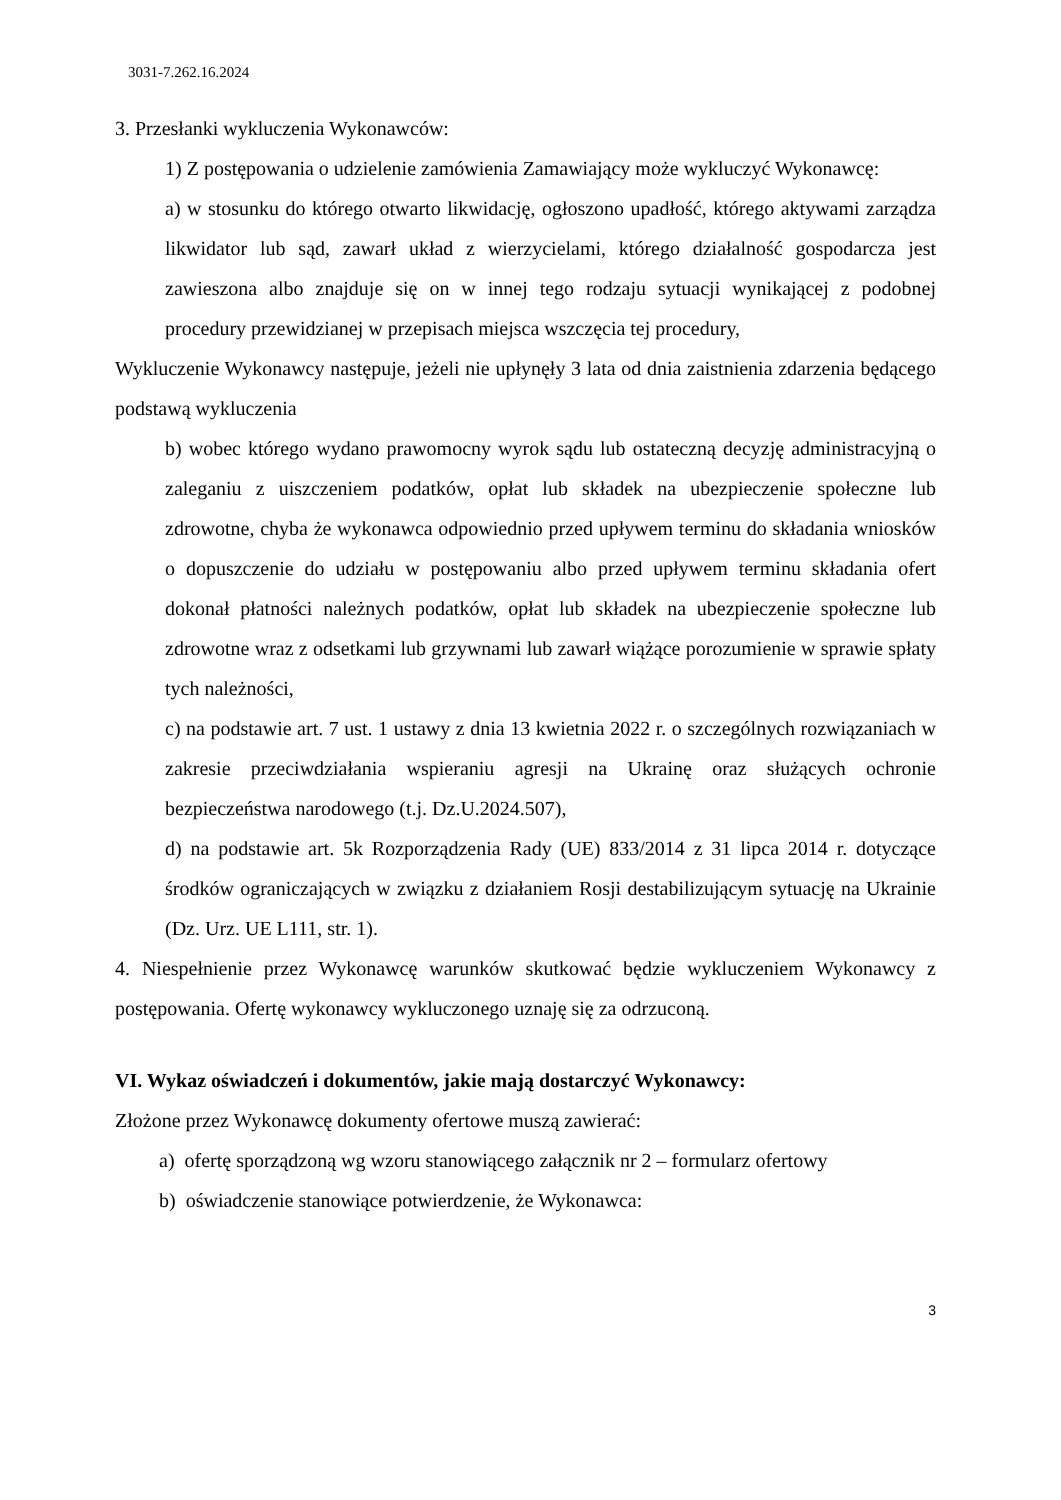3031-7.262.16.2024
3. Przesłanki wykluczenia Wykonawców:
1) Z postępowania o udzielenie zamówienia Zamawiający może wykluczyć Wykonawcę:
a) w stosunku do którego otwarto likwidację, ogłoszono upadłość, którego aktywami zarządza likwidator lub sąd, zawarł układ z wierzycielami, którego działalność gospodarcza jest zawieszona albo znajduje się on w innej tego rodzaju sytuacji wynikającej z podobnej procedury przewidzianej w przepisach miejsca wszczęcia tej procedury,
Wykluczenie Wykonawcy następuje, jeżeli nie upłynęły 3 lata od dnia zaistnienia zdarzenia będącego podstawą wykluczenia
b) wobec którego wydano prawomocny wyrok sądu lub ostateczną decyzję administracyjną o zaleganiu z uiszczeniem podatków, opłat lub składek na ubezpieczenie społeczne lub zdrowotne, chyba że wykonawca odpowiednio przed upływem terminu do składania wniosków o dopuszczenie do udziału w postępowaniu albo przed upływem terminu składania ofert dokonał płatności należnych podatków, opłat lub składek na ubezpieczenie społeczne lub zdrowotne wraz z odsetkami lub grzywnami lub zawarł wiążące porozumienie w sprawie spłaty tych należności,
c) na podstawie art. 7 ust. 1 ustawy z dnia 13 kwietnia 2022 r. o szczególnych rozwiązaniach w zakresie przeciwdziałania wspieraniu agresji na Ukrainę oraz służących ochronie bezpieczeństwa narodowego (t.j. Dz.U.2024.507),
d) na podstawie art. 5k Rozporządzenia Rady (UE) 833/2014 z 31 lipca 2014 r. dotyczące środków ograniczających w związku z działaniem Rosji destabilizującym sytuację na Ukrainie (Dz. Urz. UE L111, str. 1).
4. Niespełnienie przez Wykonawcę warunków skutkować będzie wykluczeniem Wykonawcy z postępowania. Ofertę wykonawcy wykluczonego uznaję się za odrzuconą.
VI. Wykaz oświadczeń i dokumentów, jakie mają dostarczyć Wykonawcy:
Złożone przez Wykonawcę dokumenty ofertowe muszą zawierać:
a) ofertę sporządzoną wg wzoru stanowiącego załącznik nr 2 – formularz ofertowy
b) oświadczenie stanowiące potwierdzenie, że Wykonawca:
3